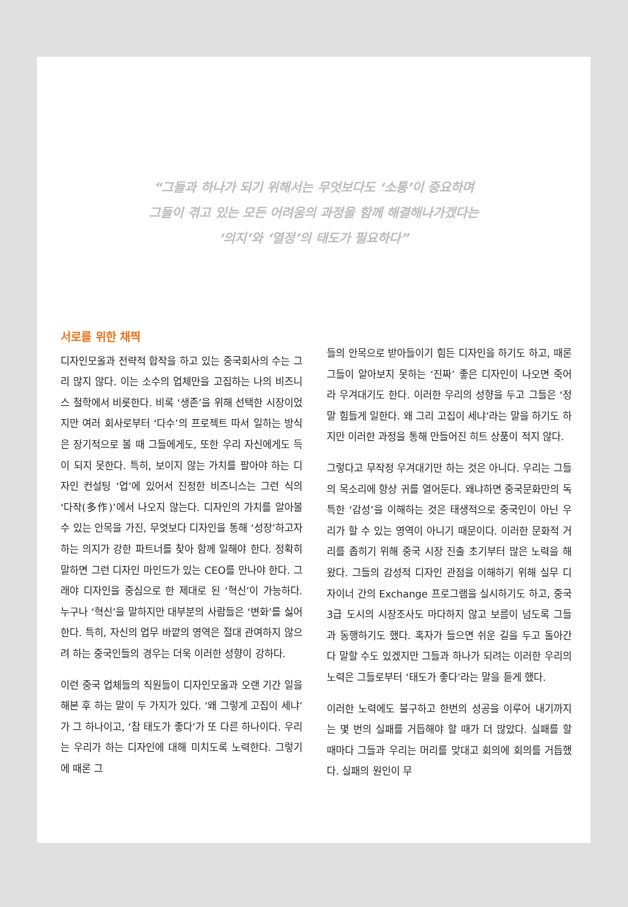“그들과 하나가 되기 위해서는 무엇보다도 ‘소통’이 중요하며
그들이 겪고 있는 모든 어려움의 과정을 함께 해결해나가겠다는
‘의지’와 ‘열정’의 태도가 필요하다”
서로를 위한 채찍
디자인모올과 전략적 합작을 하고 있는 중국회사의 수는 그리 많지 않다. 이는 소수의 업체만을 고집하는 나의 비즈니스 철학에서 비롯한다. 비록 ‘생존’을 위해 선택한 시장이었지만 여러 회사로부터 ‘다수’의 프로젝트 따서 일하는 방식은 장기적으로 볼 때 그들에게도, 또한 우리 자신에게도 득이 되지 못한다. 특히, 보이지 않는 가치를 팔아야 하는 디자인 컨설팅 ‘업’에 있어서 진정한 비즈니스는 그런 식의 ‘다작(多作)’에서 나오지 않는다. 디자인의 가치를 알아볼 수 있는 안목을 가진, 무엇보다 디자인을 통해 ‘성장’하고자 하는 의지가 강한 파트너를 찾아 함께 일해야 한다. 정확히 말하면 그런 디자인 마인드가 있는 CEO를 만나야 한다. 그래야 디자인을 중심으로 한 제대로 된 ‘혁신’이 가능하다. 누구나 ‘혁신’을 말하지만 대부분의 사람들은 ‘변화’를 싫어한다. 특히, 자신의 업무 바깥의 영역은 절대 관여하지 않으려 하는 중국인들의 경우는 더욱 이러한 성향이 강하다.
이런 중국 업체들의 직원들이 디자인모올과 오랜 기간 일을 해본 후 하는 말이 두 가지가 있다. ‘왜 그렇게 고집이 세냐’가 그 하나이고, ‘참 태도가 좋다’가 또 다른 하나이다. 우리는 우리가 하는 디자인에 대해 미치도록 노력한다. 그렇기에 때론 그
들의 안목으로 받아들이기 힘든 디자인을 하기도 하고, 때론 그들이 알아보지 못하는 ‘진짜’ 좋은 디자인이 나오면 죽어라 우겨대기도 한다. 이러한 우리의 성향을 두고 그들은 ‘정말 힘들게 일한다. 왜 그리 고집이 세냐’라는 말을 하기도 하지만 이러한 과정을 통해 만들어진 히트 상품이 적지 않다.
그렇다고 무작정 우겨대기만 하는 것은 아니다. 우리는 그들의 목소리에 항상 귀를 열어둔다. 왜냐하면 중국문화만의 독특한 ‘감성’을 이해하는 것은 태생적으로 중국인이 아닌 우리가 할 수 있는 영역이 아니기 때문이다. 이러한 문화적 거리를 좁히기 위해 중국 시장 진출 초기부터 많은 노력을 해왔다. 그들의 감성적 디자인 관점을 이해하기 위해 실무 디자이너 간의 Exchange 프로그램을 실시하기도 하고, 중국 3급 도시의 시장조사도 마다하지 않고 보름이 넘도록 그들과 동행하기도 했다. 혹자가 들으면 쉬운 길을 두고 돌아간다 말할 수도 있겠지만 그들과 하나가 되려는 이러한 우리의 노력은 그들로부터 ‘태도가 좋다’라는 말을 듣게 했다.
이러한 노력에도 불구하고 한번의 성공을 이루어 내기까지는 몇 번의 실패를 거듭해야 할 때가 더 많았다. 실패를 할 때마다 그들과 우리는 머리를 맞대고 회의에 회의를 거듭했다. 실패의 원인이 무